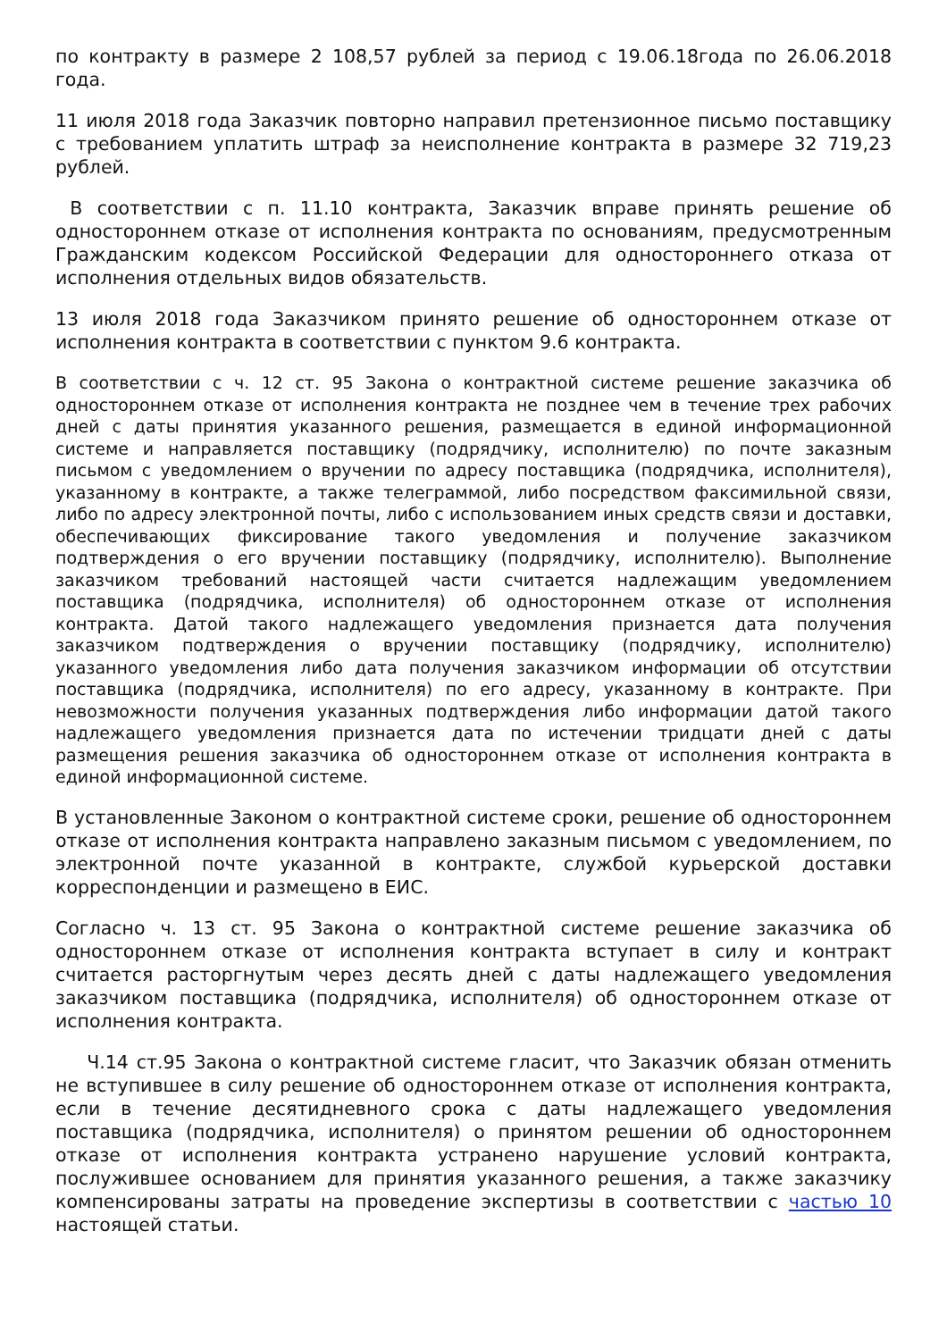по контракту в размере 2 108,57 рублей за период с 19.06.18года по 26.06.2018 года.
11 июля 2018 года Заказчик повторно направил претензионное письмо поставщику с требованием уплатить штраф за неисполнение контракта в размере 32 719,23 рублей.
В соответствии с п. 11.10 контракта, Заказчик вправе принять решение об одностороннем отказе от исполнения контракта по основаниям, предусмотренным Гражданским кодексом Российской Федерации для одностороннего отказа от исполнения отдельных видов обязательств.
13 июля 2018 года Заказчиком принято решение об одностороннем отказе от исполнения контракта в соответствии с пунктом 9.6 контракта.
В соответствии с ч. 12 ст. 95 Закона о контрактной системе решение заказчика об одностороннем отказе от исполнения контракта не позднее чем в течение трех рабочих дней с даты принятия указанного решения, размещается в единой информационной системе и направляется поставщику (подрядчику, исполнителю) по почте заказным письмом с уведомлением о вручении по адресу поставщика (подрядчика, исполнителя), указанному в контракте, а также телеграммой, либо посредством факсимильной связи, либо по адресу электронной почты, либо с использованием иных средств связи и доставки, обеспечивающих фиксирование такого уведомления и получение заказчиком подтверждения о его вручении поставщику (подрядчику, исполнителю). Выполнение заказчиком требований настоящей части считается надлежащим уведомлением поставщика (подрядчика, исполнителя) об одностороннем отказе от исполнения контракта. Датой такого надлежащего уведомления признается дата получения заказчиком подтверждения о вручении поставщику (подрядчику, исполнителю) указанного уведомления либо дата получения заказчиком информации об отсутствии поставщика (подрядчика, исполнителя) по его адресу, указанному в контракте. При невозможности получения указанных подтверждения либо информации датой такого надлежащего уведомления признается дата по истечении тридцати дней с даты размещения решения заказчика об одностороннем отказе от исполнения контракта в единой информационной системе.
В установленные Законом о контрактной системе сроки, решение об одностороннем отказе от исполнения контракта направлено заказным письмом с уведомлением, по электронной почте указанной в контракте, службой курьерской доставки корреспонденции и размещено в ЕИС.
Согласно ч. 13 ст. 95 Закона о контрактной системе решение заказчика об одностороннем отказе от исполнения контракта вступает в силу и контракт считается расторгнутым через десять дней с даты надлежащего уведомления заказчиком поставщика (подрядчика, исполнителя) об одностороннем отказе от исполнения контракта.
Ч.14 ст.95 Закона о контрактной системе гласит, что Заказчик обязан отменить не вступившее в силу решение об одностороннем отказе от исполнения контракта, если в течение десятидневного срока с даты надлежащего уведомления поставщика (подрядчика, исполнителя) о принятом решении об одностороннем отказе от исполнения контракта устранено нарушение условий контракта, послужившее основанием для принятия указанного решения, а также заказчику компенсированы затраты на проведение экспертизы в соответствии с частью 10 настоящей статьи.